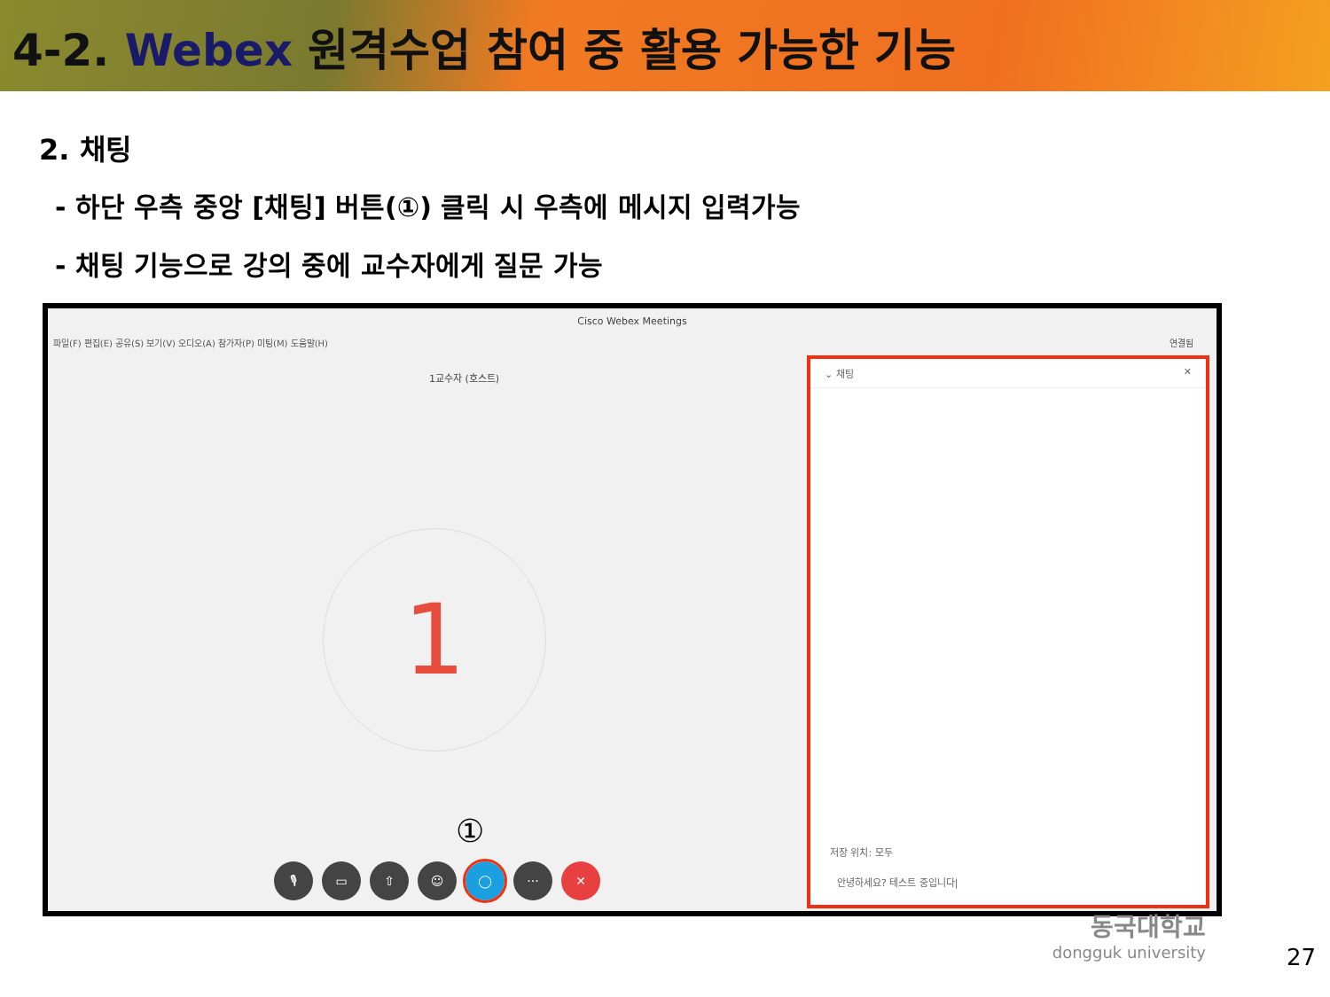4-2. Webex 원격수업 참여 중 활용 가능한 기능
2. 채팅
- 하단 우측 중앙 [채팅] 버튼(①) 클릭 시 우측에 메시지 입력가능
- 채팅 기능으로 강의 중에 교수자에게 질문 가능
Cisco Webex Meetings
파일(F) 편집(E) 공유(S) 보기(V) 오디오(A) 참가자(P) 미팅(M) 도움말(H) 연결됨
1교수자 (호스트)
1
①
🎙 ▭ ⇧ ☺ ◯ ··· ✕
⌄ 채팅 ✕
저장 위치: 모두
안녕하세요? 테스트 중입니다|
동국대학교
dongguk university
27